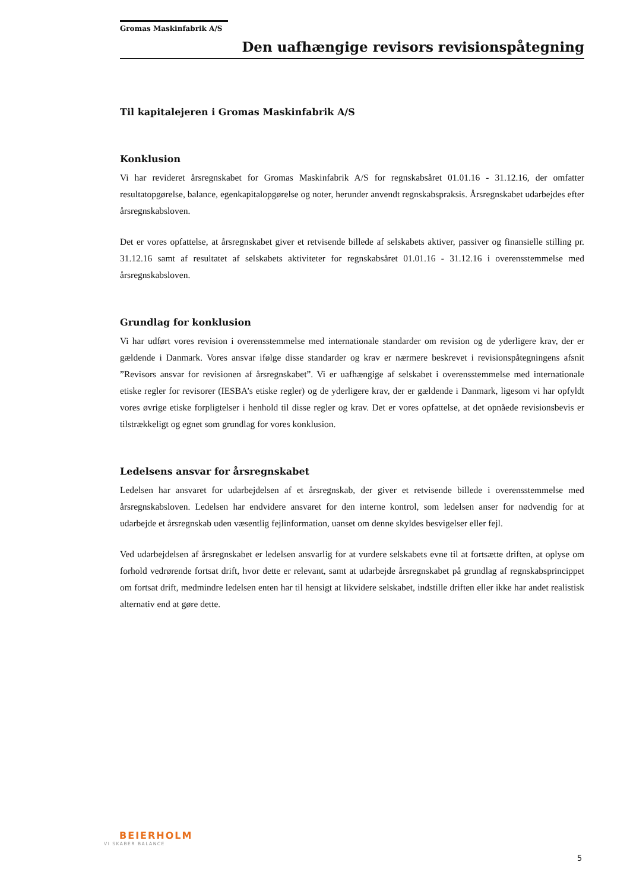Gromas Maskinfabrik A/S
Den uafhængige revisors revisionspåtegning
Til kapitalejeren i Gromas Maskinfabrik A/S
Konklusion
Vi har revideret årsregnskabet for Gromas Maskinfabrik A/S for regnskabsåret 01.01.16 - 31.12.16, der omfatter resultatopgørelse, balance, egenkapitalopgørelse og noter, herunder anvendt regnskabspraksis. Årsregnskabet udarbejdes efter årsregnskabsloven.
Det er vores opfattelse, at årsregnskabet giver et retvisende billede af selskabets aktiver, passiver og finansielle stilling pr. 31.12.16 samt af resultatet af selskabets aktiviteter for regnskabsåret 01.01.16 - 31.12.16 i overensstemmelse med årsregnskabsloven.
Grundlag for konklusion
Vi har udført vores revision i overensstemmelse med internationale standarder om revision og de yderligere krav, der er gældende i Danmark. Vores ansvar ifølge disse standarder og krav er nærmere beskrevet i revisionspåtegningens afsnit ”Revisors ansvar for revisionen af årsregnskabet”. Vi er uafhængige af selskabet i overensstemmelse med internationale etiske regler for revisorer (IESBA’s etiske regler) og de yderligere krav, der er gældende i Danmark, ligesom vi har opfyldt vores øvrige etiske forpligtelser i henhold til disse regler og krav. Det er vores opfattelse, at det opnåede revisionsbevis er tilstrækkeligt og egnet som grundlag for vores konklusion.
Ledelsens ansvar for årsregnskabet
Ledelsen har ansvaret for udarbejdelsen af et årsregnskab, der giver et retvisende billede i overensstemmelse med årsregnskabsloven. Ledelsen har endvidere ansvaret for den interne kontrol, som ledelsen anser for nødvendig for at udarbejde et årsregnskab uden væsentlig fejlinformation, uanset om denne skyldes besvigelser eller fejl.
Ved udarbejdelsen af årsregnskabet er ledelsen ansvarlig for at vurdere selskabets evne til at fortsætte driften, at oplyse om forhold vedrørende fortsat drift, hvor dette er relevant, samt at udarbejde årsregnskabet på grundlag af regnskabsprincippet om fortsat drift, medmindre ledelsen enten har til hensigt at likvidere selskabet, indstille driften eller ikke har andet realistisk alternativ end at gøre dette.
BEIERHOLM
VI SKABER BALANCE
5